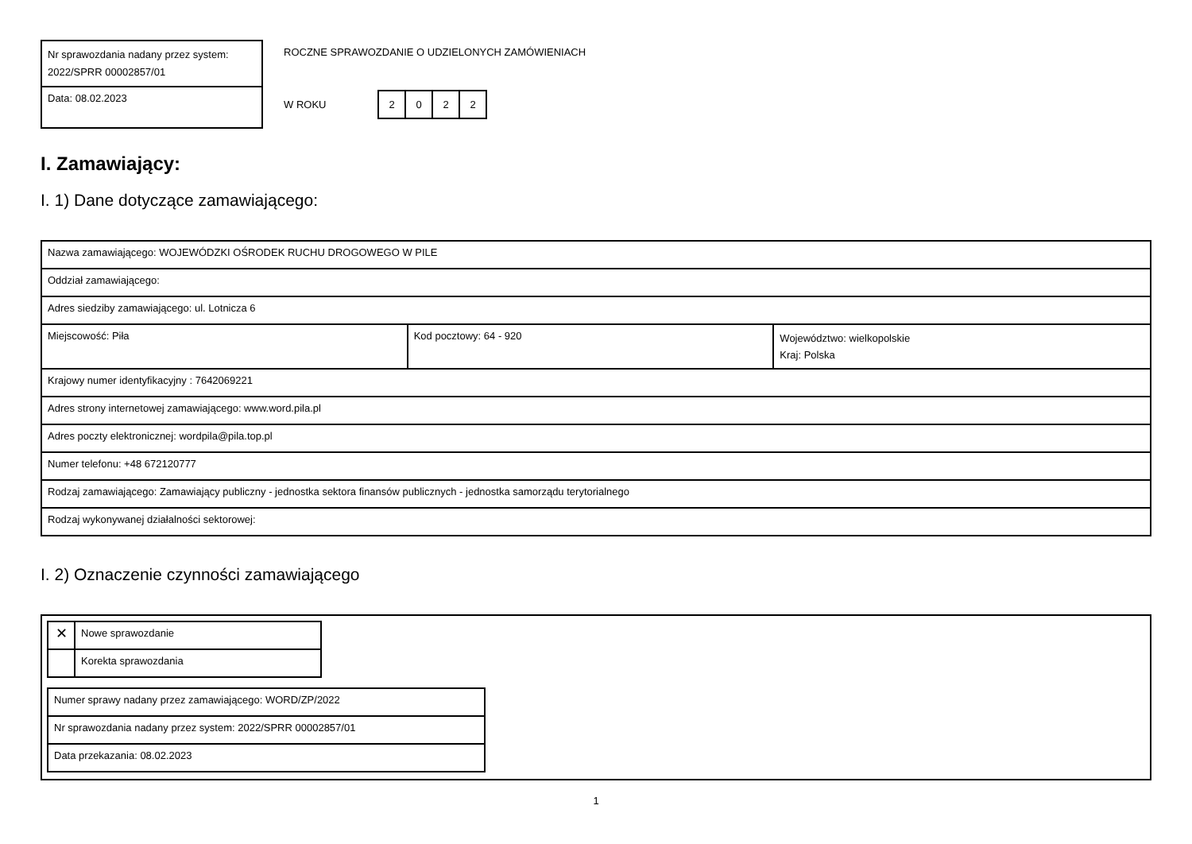| Nr sprawozdania nadany przez system: 2022/SPRR 00002857/01 |
| Data: 08.02.2023 |
ROCZNE SPRAWOZDANIE O UDZIELONYCH ZAMÓWIENIACH
W ROKU
| 2 | 0 | 2 | 2 |
I. Zamawiający:
I. 1) Dane dotyczące zamawiającego:
| Nazwa zamawiającego: WOJEWÓDZKI OŚRODEK RUCHU DROGOWEGO W PILE | | |
| Oddział zamawiającego: | | |
| Adres siedziby zamawiającego: ul. Lotnicza 6 | | |
| Miejscowość: Piła | Kod pocztowy: 64 - 920 | Województwo: wielkopolskie Kraj: Polska |
| Krajowy numer identyfikacyjny : 7642069221 | | |
| Adres strony internetowej zamawiającego: www.word.pila.pl | | |
| Adres poczty elektronicznej: wordpila@pila.top.pl | | |
| Numer telefonu: +48 672120777 | | |
| Rodzaj zamawiającego: Zamawiający publiczny - jednostka sektora finansów publicznych - jednostka samorządu terytorialnego | | |
| Rodzaj wykonywanej działalności sektorowej: | | |
I. 2) Oznaczenie czynności zamawiającego
| ✕ | Nowe sprawozdanie |
| | Korekta sprawozdania |
| Numer sprawy nadany przez zamawiającego: WORD/ZP/2022 |
| Nr sprawozdania nadany przez system: 2022/SPRR 00002857/01 |
| Data przekazania: 08.02.2023 |
1